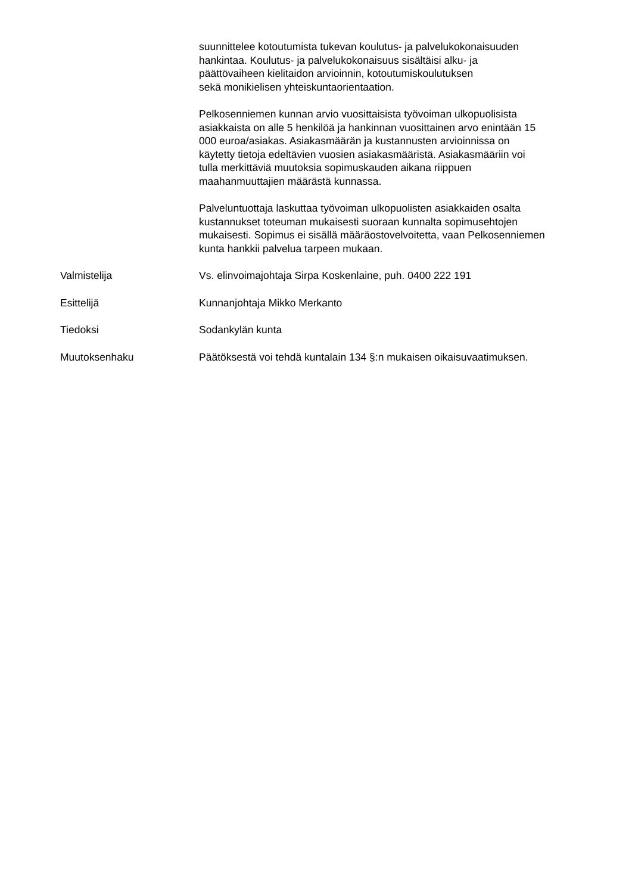suunnittelee kotoutumista tukevan koulutus- ja palvelukokonaisuuden
hankintaa. Koulutus- ja palvelukokonaisuus sisältäisi alku- ja
päättövaiheen kielitaidon arvioinnin, kotoutumiskoulutuksen
sekä monikielisen yhteiskuntaorientaation.
Pelkosenniemen kunnan arvio vuosittaisista työvoiman ulkopuolisista
asiakkaista on alle 5 henkilöä ja hankinnan vuosittainen arvo enintään 15
000 euroa/asiakas. Asiakasmäärän ja kustannusten arvioinnissa on
käytetty tietoja edeltävien vuosien asiakasmääristä. Asiakasmääriin voi
tulla merkittäviä muutoksia sopimuskauden aikana riippuen
maahanmuuttajien määrästä kunnassa.
Palveluntuottaja laskuttaa työvoiman ulkopuolisten asiakkaiden osalta
kustannukset toteuman mukaisesti suoraan kunnalta sopimusehtojen
mukaisesti. Sopimus ei sisällä määräostovelvoitetta, vaan Pelkosenniemen
kunta hankkii palvelua tarpeen mukaan.
Valmistelija Vs. elinvoimajohtaja Sirpa Koskenlaine, puh. 0400 222 191
Esittelijä Kunnanjohtaja Mikko Merkanto
Tiedoksi Sodankylän kunta
Muutoksenhaku Päätöksestä voi tehdä kuntalain 134 §:n mukaisen oikaisuvaatimuksen.